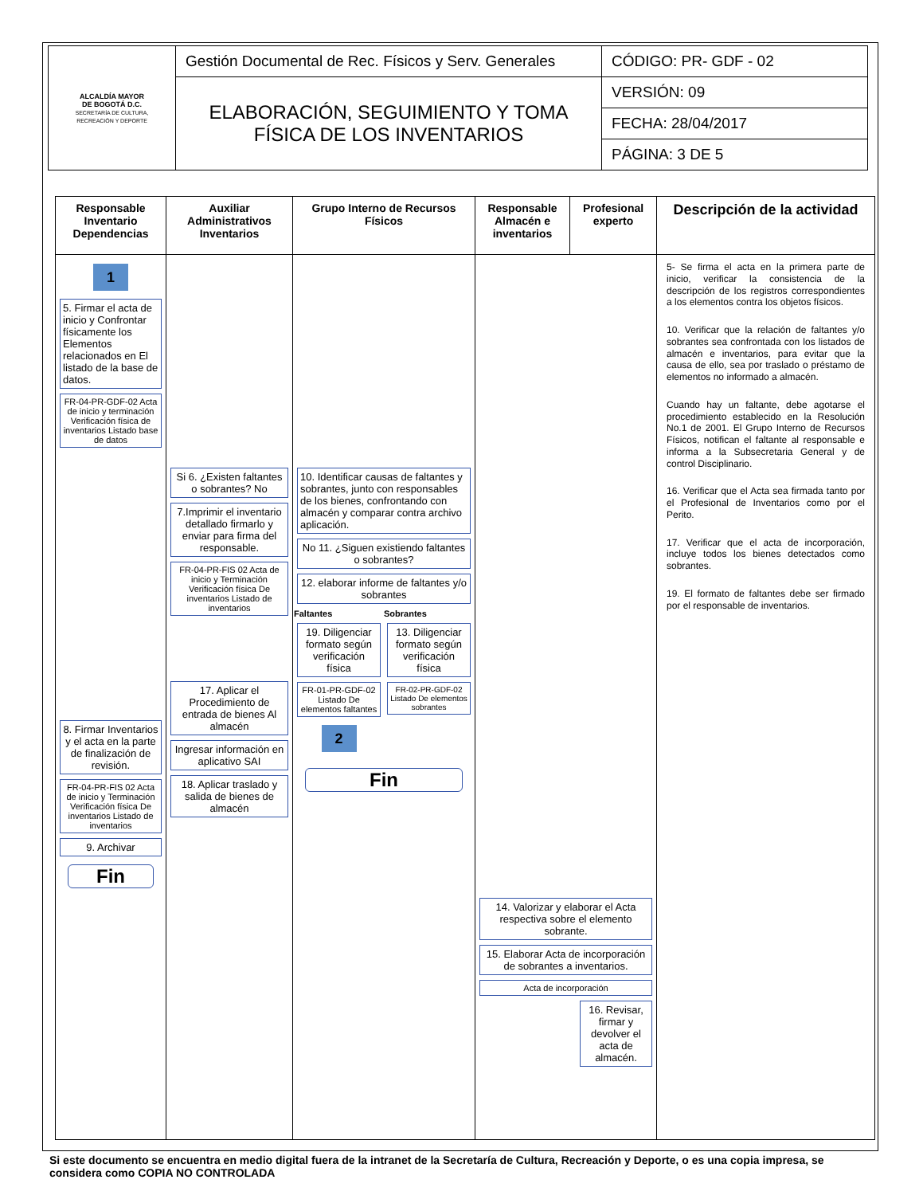| ALCALDÍA MAYOR DE BOGOTÁ D.C. SECRETARÍA DE CULTURA, RECREACIÓN Y DEPORTE | Gestión Documental de Rec. Físicos y Serv. Generales | CÓDIGO: PR- GDF - 02 |
| | ELABORACIÓN, SEGUIMIENTO Y TOMA FÍSICA DE LOS INVENTARIOS | VERSIÓN: 09 |
| | | FECHA: 28/04/2017 |
| | | PÁGINA: 3 DE 5 |
| Responsable Inventario Dependencias | Auxiliar Administrativos Inventarios | Grupo Interno de Recursos Físicos | Responsable Almacén e inventarios | Profesional experto | Descripción de la actividad |
| --- | --- | --- | --- | --- | --- |
| 1 5. Firmar el acta de inicio y Confrontar físicamente los Elementos relacionados en El listado de la base de datos. FR-04-PR-GDF-02 Acta de inicio y terminación Verificación física de inventarios Listado base de datos 8. Firmar Inventarios y el acta en la parte de finalización de revisión. FR-04-PR-FIS 02 Acta de inicio y Terminación Verificación física De inventarios Listado de inventarios 9. Archivar Fin | Si 6. ¿Existen faltantes o sobrantes? No 7.Imprimir el inventario detallado firmarlo y enviar para firma del responsable. FR-04-PR-FIS 02 Acta de inicio y Terminación Verificación física De inventarios Listado de inventarios 17. Aplicar el Procedimiento de entrada de bienes Al almacén Ingresar información en aplicativo SAI 18. Aplicar traslado y salida de bienes de almacén | 10. Identificar causas de faltantes y sobrantes, junto con responsables de los bienes, confrontando con almacén y comparar contra archivo aplicación. No 11. ¿Siguen existiendo faltantes o sobrantes? 12. elaborar informe de faltantes y/o sobrantes Faltantes 19. Diligenciar formato según verificación física FR-01-PR-GDF-02 Listado De elementos faltantes 2 Sobrantes 13. Diligenciar formato según verificación física FR-02-PR-GDF-02 Listado De elementos sobrantes Fin | 14. Valorizar y elaborar el Acta respectiva sobre el elemento sobrante. 15. Elaborar Acta de incorporación de sobrantes a inventarios. Acta de incorporación 16. Revisar, firmar y devolver el acta de almacén. | | 5- Se firma el acta en la primera parte de inicio, verificar la consistencia de la descripción de los registros correspondientes a los elementos contra los objetos físicos. 10. Verificar que la relación de faltantes y/o sobrantes sea confrontada con los listados de almacén e inventarios, para evitar que la causa de ello, sea por traslado o préstamo de elementos no informado a almacén. Cuando hay un faltante, debe agotarse el procedimiento establecido en la Resolución No.1 de 2001. El Grupo Interno de Recursos Físicos, notifican el faltante al responsable e informa a la Subsecretaria General y de control Disciplinario. 16. Verificar que el Acta sea firmada tanto por el Profesional de Inventarios como por el Perito. 17. Verificar que el acta de incorporación, incluye todos los bienes detectados como sobrantes. 19. El formato de faltantes debe ser firmado por el responsable de inventarios. |
Si este documento se encuentra en medio digital fuera de la intranet de la Secretaría de Cultura, Recreación y Deporte, o es una copia impresa, se considera como COPIA NO CONTROLADA